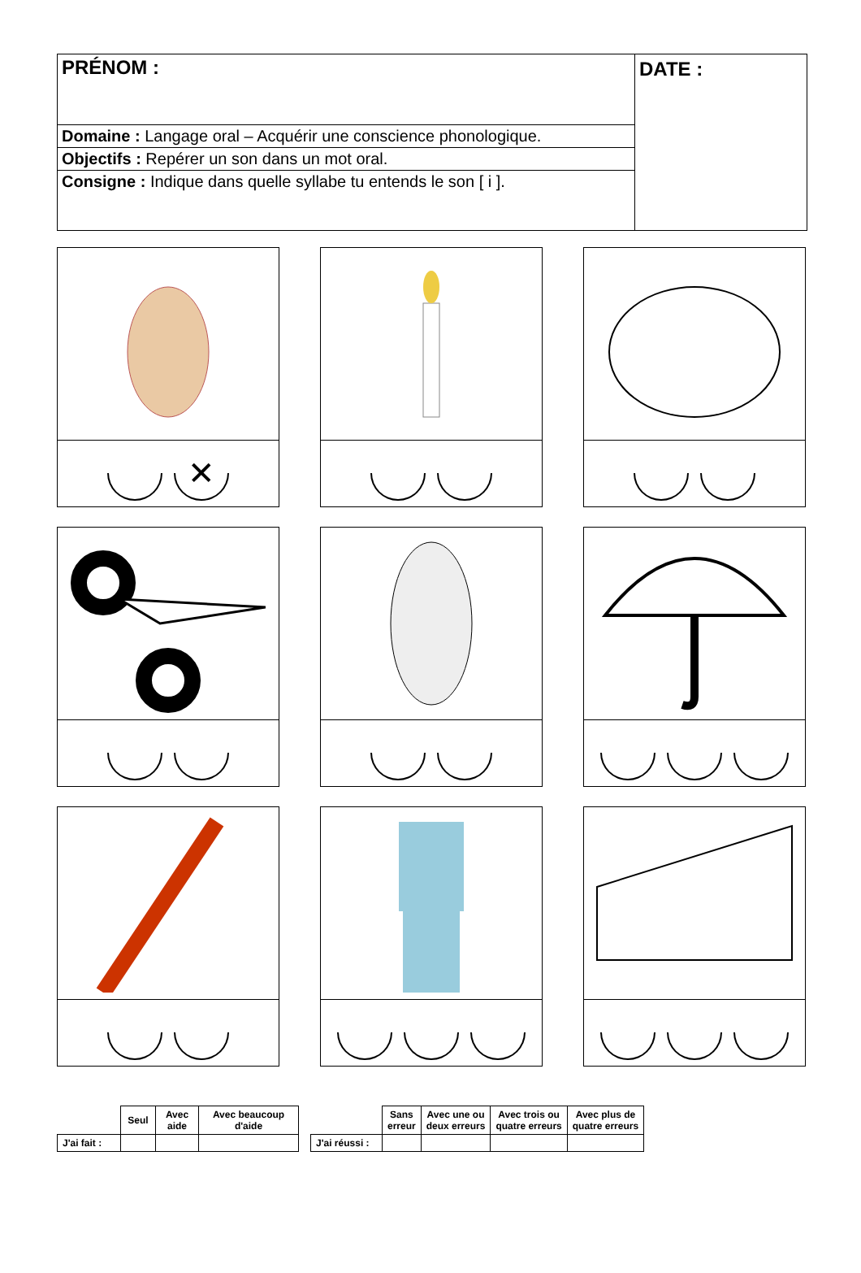PRÉNOM :
Domaine : Langage oral – Acquérir une conscience phonologique.
Objectifs : Repérer un son dans un mot oral.
Consigne : Indique dans quelle syllabe tu entends le son [ i ].
DATE :
✕
| | Seul | Avec aide | Avec beaucoup d'aide |
| --- | --- | --- | --- |
| J'ai fait : | | | |
| | Sans erreur | Avec une ou deux erreurs | Avec trois ou quatre erreurs | Avec plus de quatre erreurs |
| --- | --- | --- | --- | --- |
| J'ai réussi : | | | | |